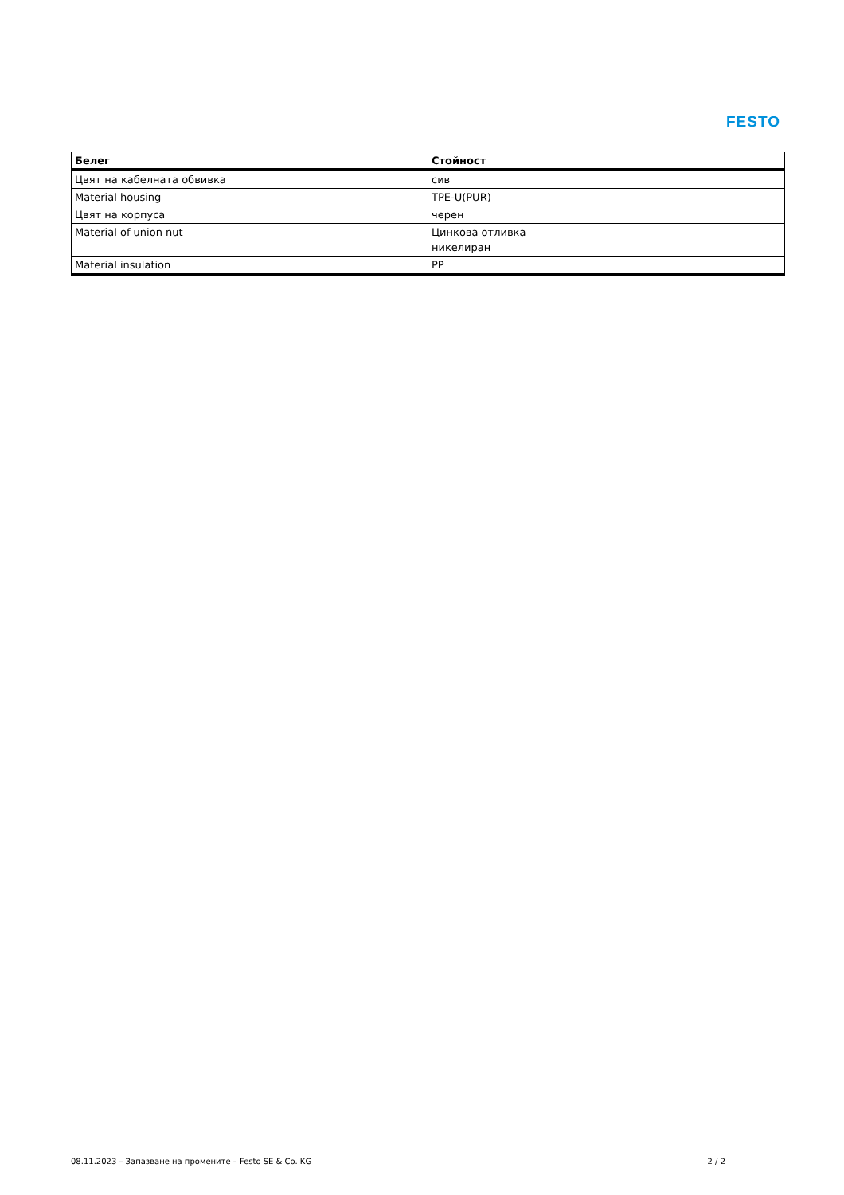FESTO
| Белег | Стойност |
| --- | --- |
| Цвят на кабелната обвивка | сив |
| Material housing | TPE-U(PUR) |
| Цвят на корпуса | черен |
| Material of union nut | Цинкова отливка никелиран |
| Material insulation | PP |
08.11.2023 – Запазване на промените – Festo SE & Co. KG 2 / 2